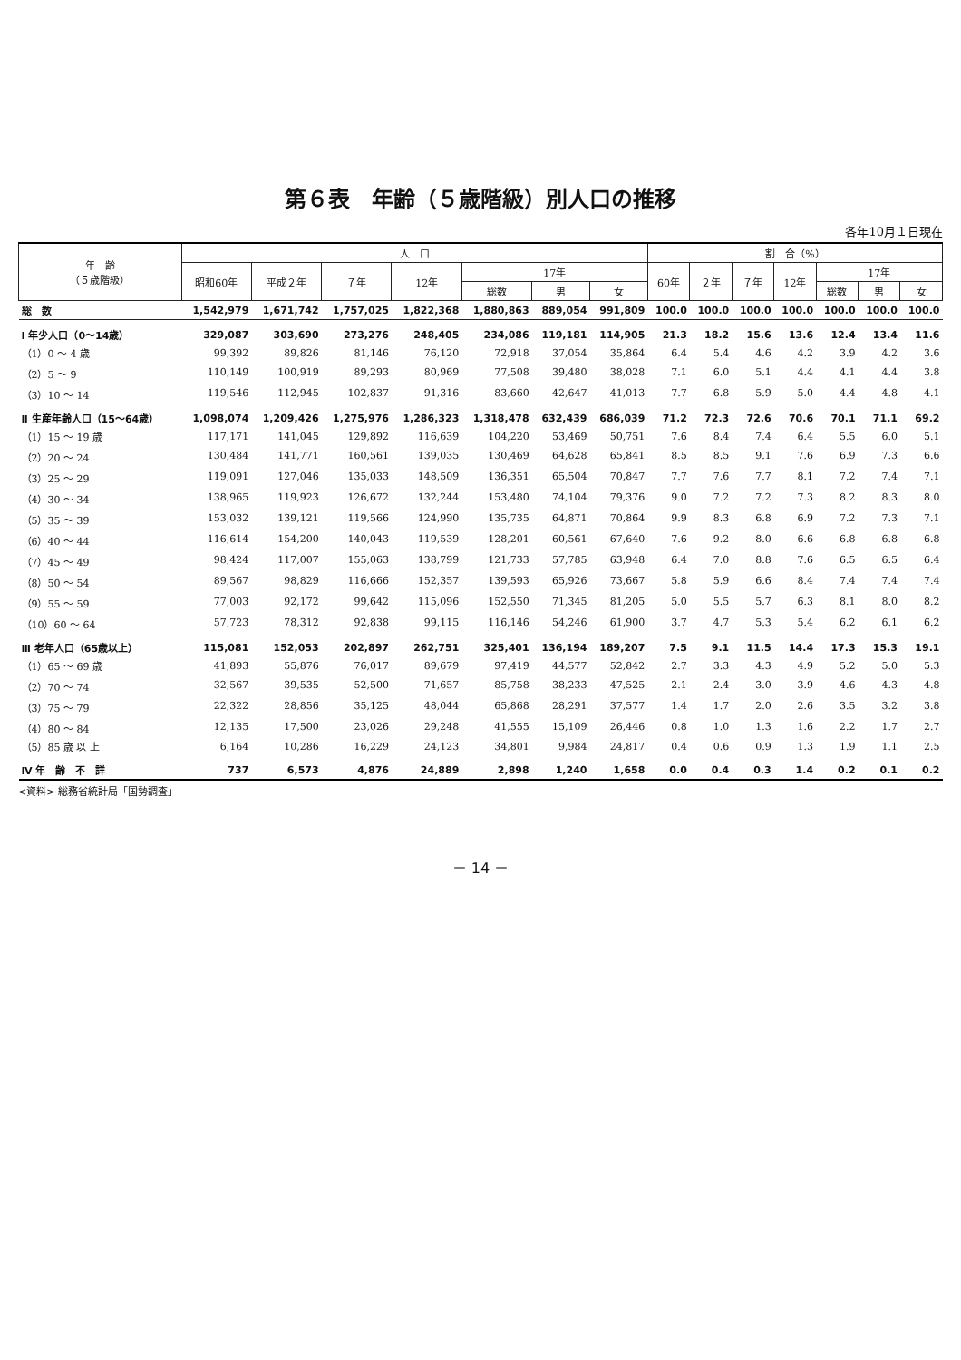第６表　年齢（５歳階級）別人口の推移
各年10月１日現在
| 年 齢 （５歳階級） | 人 口 | | | | | | | 割 合（%） | | | | | | |
| --- | --- | --- | --- | --- | --- | --- | --- | --- | --- | --- | --- | --- | --- | --- |
| | 昭和60年 | 平成２年 | ７年 | 12年 | 17年 | | | 60年 | ２年 | ７年 | 12年 | 17年 | | |
| | | | | | 総数 | 男 | 女 | | | | | 総数 | 男 | 女 |
| 総 数 | 1,542,979 | 1,671,742 | 1,757,025 | 1,822,368 | 1,880,863 | 889,054 | 991,809 | 100.0 | 100.0 | 100.0 | 100.0 | 100.0 | 100.0 | 100.0 |
| Ⅰ 年少人口（0～14歳） | 329,087 | 303,690 | 273,276 | 248,405 | 234,086 | 119,181 | 114,905 | 21.3 | 18.2 | 15.6 | 13.6 | 12.4 | 13.4 | 11.6 |
| （1）0 ～ 4 歳 | 99,392 | 89,826 | 81,146 | 76,120 | 72,918 | 37,054 | 35,864 | 6.4 | 5.4 | 4.6 | 4.2 | 3.9 | 4.2 | 3.6 |
| （2）5 ～ 9 | 110,149 | 100,919 | 89,293 | 80,969 | 77,508 | 39,480 | 38,028 | 7.1 | 6.0 | 5.1 | 4.4 | 4.1 | 4.4 | 3.8 |
| （3）10 ～ 14 | 119,546 | 112,945 | 102,837 | 91,316 | 83,660 | 42,647 | 41,013 | 7.7 | 6.8 | 5.9 | 5.0 | 4.4 | 4.8 | 4.1 |
| Ⅱ 生産年齢人口（15～64歳） | 1,098,074 | 1,209,426 | 1,275,976 | 1,286,323 | 1,318,478 | 632,439 | 686,039 | 71.2 | 72.3 | 72.6 | 70.6 | 70.1 | 71.1 | 69.2 |
| （1）15 ～ 19 歳 | 117,171 | 141,045 | 129,892 | 116,639 | 104,220 | 53,469 | 50,751 | 7.6 | 8.4 | 7.4 | 6.4 | 5.5 | 6.0 | 5.1 |
| （2）20 ～ 24 | 130,484 | 141,771 | 160,561 | 139,035 | 130,469 | 64,628 | 65,841 | 8.5 | 8.5 | 9.1 | 7.6 | 6.9 | 7.3 | 6.6 |
| （3）25 ～ 29 | 119,091 | 127,046 | 135,033 | 148,509 | 136,351 | 65,504 | 70,847 | 7.7 | 7.6 | 7.7 | 8.1 | 7.2 | 7.4 | 7.1 |
| （4）30 ～ 34 | 138,965 | 119,923 | 126,672 | 132,244 | 153,480 | 74,104 | 79,376 | 9.0 | 7.2 | 7.2 | 7.3 | 8.2 | 8.3 | 8.0 |
| （5）35 ～ 39 | 153,032 | 139,121 | 119,566 | 124,990 | 135,735 | 64,871 | 70,864 | 9.9 | 8.3 | 6.8 | 6.9 | 7.2 | 7.3 | 7.1 |
| （6）40 ～ 44 | 116,614 | 154,200 | 140,043 | 119,539 | 128,201 | 60,561 | 67,640 | 7.6 | 9.2 | 8.0 | 6.6 | 6.8 | 6.8 | 6.8 |
| （7）45 ～ 49 | 98,424 | 117,007 | 155,063 | 138,799 | 121,733 | 57,785 | 63,948 | 6.4 | 7.0 | 8.8 | 7.6 | 6.5 | 6.5 | 6.4 |
| （8）50 ～ 54 | 89,567 | 98,829 | 116,666 | 152,357 | 139,593 | 65,926 | 73,667 | 5.8 | 5.9 | 6.6 | 8.4 | 7.4 | 7.4 | 7.4 |
| （9）55 ～ 59 | 77,003 | 92,172 | 99,642 | 115,096 | 152,550 | 71,345 | 81,205 | 5.0 | 5.5 | 5.7 | 6.3 | 8.1 | 8.0 | 8.2 |
| （10）60 ～ 64 | 57,723 | 78,312 | 92,838 | 99,115 | 116,146 | 54,246 | 61,900 | 3.7 | 4.7 | 5.3 | 5.4 | 6.2 | 6.1 | 6.2 |
| Ⅲ 老年人口（65歳以上） | 115,081 | 152,053 | 202,897 | 262,751 | 325,401 | 136,194 | 189,207 | 7.5 | 9.1 | 11.5 | 14.4 | 17.3 | 15.3 | 19.1 |
| （1）65 ～ 69 歳 | 41,893 | 55,876 | 76,017 | 89,679 | 97,419 | 44,577 | 52,842 | 2.7 | 3.3 | 4.3 | 4.9 | 5.2 | 5.0 | 5.3 |
| （2）70 ～ 74 | 32,567 | 39,535 | 52,500 | 71,657 | 85,758 | 38,233 | 47,525 | 2.1 | 2.4 | 3.0 | 3.9 | 4.6 | 4.3 | 4.8 |
| （3）75 ～ 79 | 22,322 | 28,856 | 35,125 | 48,044 | 65,868 | 28,291 | 37,577 | 1.4 | 1.7 | 2.0 | 2.6 | 3.5 | 3.2 | 3.8 |
| （4）80 ～ 84 | 12,135 | 17,500 | 23,026 | 29,248 | 41,555 | 15,109 | 26,446 | 0.8 | 1.0 | 1.3 | 1.6 | 2.2 | 1.7 | 2.7 |
| （5）85 歳 以 上 | 6,164 | 10,286 | 16,229 | 24,123 | 34,801 | 9,984 | 24,817 | 0.4 | 0.6 | 0.9 | 1.3 | 1.9 | 1.1 | 2.5 |
| Ⅳ 年 齢 不 詳 | 737 | 6,573 | 4,876 | 24,889 | 2,898 | 1,240 | 1,658 | 0.0 | 0.4 | 0.3 | 1.4 | 0.2 | 0.1 | 0.2 |
<資料> 総務省統計局「国勢調査」
－ 14 －